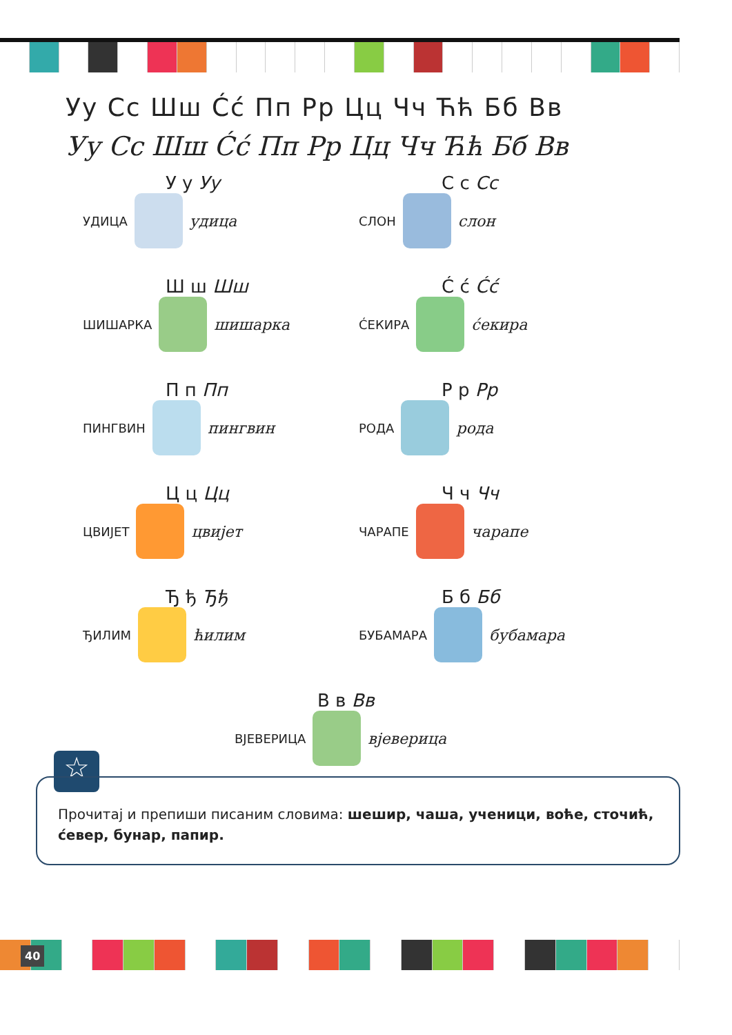Уу Сс Шш Ćć Пп Рр Цц Чч Ћћ Бб Вв
Уу Сс Шш Ćć Пп Рр Цц Чч Ћћ Бб Вв
У у Уу
УДИЦА
удица
С с Сс
СЛОН
слон
Ш ш Шш
ШИШАРКА
шишарка
Ć ć Ćć
ĆЕКИРА
ćекира
П п Пп
ПИНГВИН
пингвин
Р р Рр
РОДА
рода
Ц ц Цц
ЦВИЈЕТ
цвијет
Ч ч Чч
ЧАРАПЕ
чарапе
Ђ ђ Ђђ
ЂИЛИМ
ћилим
Б б Бб
БУБАМАРА
бубамара
В в Вв
ВЈЕВЕРИЦА
вјеверица
☆
Прочитај и препиши писаним словима: шешир, чаша, ученици, воће, сточић, ćевер, бунар, папир.
40